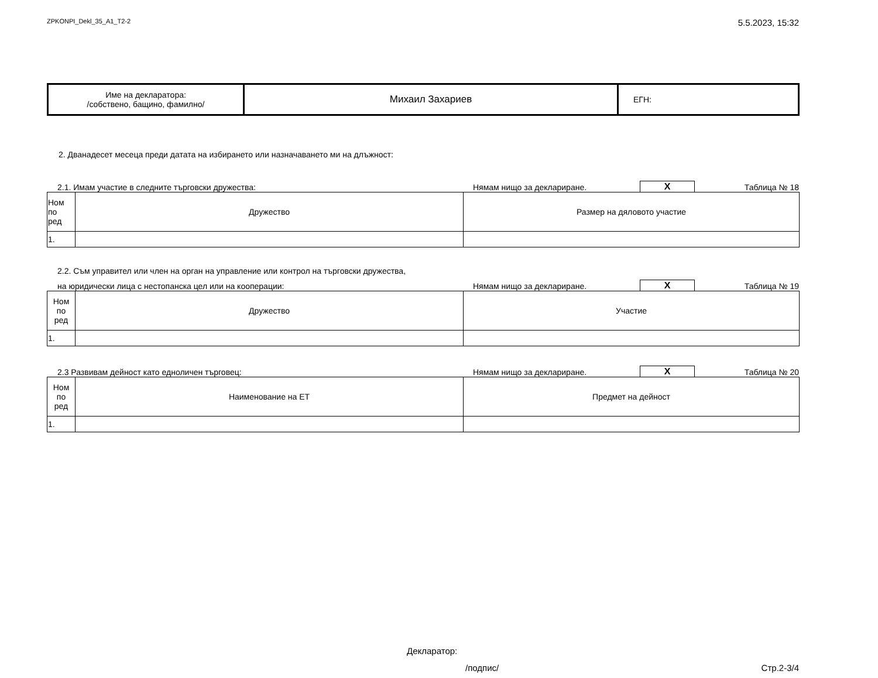ZPKONPI_Dekl_35_A1_T2-2 5.5.2023, 15:32
| Име на декларатора: /собствено, бащино, фамилно/ | Михаил Захариев | ЕГН: |
2. Дванадесет месеца преди датата на избирането или назначаването ми на длъжност:
2.1. Имам участие в следните търговски дружества: Нямам нищо за деклариране. X Таблица № 18
| Ном по ред | Дружество | Размер на дяловото участие |
| 1. | | |
2.2. Съм управител или член на орган на управление или контрол на търговски дружества,
на юридически лица с нестопанска цел или на кооперации: Нямам нищо за деклариране. X Таблица № 19
| Ном по ред | Дружество | Участие |
| 1. | | |
2.3 Развивам дейност като едноличен търговец: Нямам нищо за деклариране. X Таблица № 20
| Ном по ред | Наименование на ЕТ | Предмет на дейност |
| 1. | | |
Декларатор:
/подпис/ Стр.2-3/4